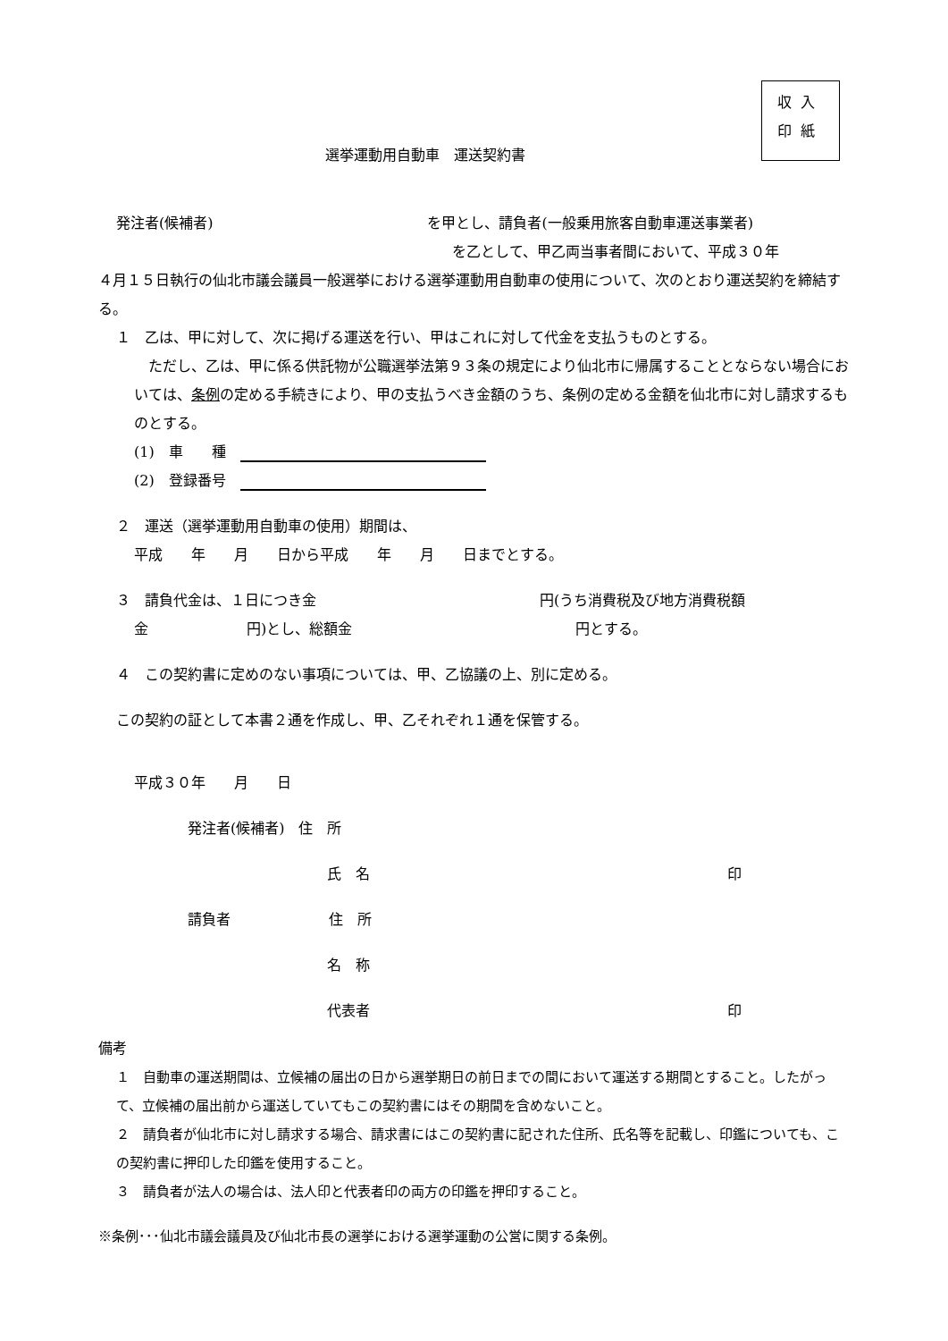収入
印紙
選挙運動用自動車　運送契約書
発注者(候補者) を甲とし、請負者(一般乗用旅客自動車運送事業者)
を乙として、甲乙両当事者間において、平成３０年
４月１５日執行の仙北市議会議員一般選挙における選挙運動用自動車の使用について、次のとおり運送契約を締結する。
１　乙は、甲に対して、次に掲げる運送を行い、甲はこれに対して代金を支払うものとする。
　ただし、乙は、甲に係る供託物が公職選挙法第９３条の規定により仙北市に帰属することとならない場合においては、条例の定める手続きにより、甲の支払うべき金額のうち、条例の定める金額を仙北市に対し請求するものとする。
(1)　車　　種　
(2)　登録番号　
２　運送（選挙運動用自動車の使用）期間は、
平成　　年　　月　　日から平成　　年　　月　　日までとする。
３　請負代金は、１日につき金 円(うち消費税及び地方消費税額
金 円)とし、総額金 円とする。
４　この契約書に定めのない事項については、甲、乙協議の上、別に定める。
この契約の証として本書２通を作成し、甲、乙それぞれ１通を保管する。
平成３０年　　月　　日
発注者(候補者)　住　所
氏　名 印
請負者 住　所
名　称
代表者 印
備考
１　自動車の運送期間は、立候補の届出の日から選挙期日の前日までの間において運送する期間とすること。したがって、立候補の届出前から運送していてもこの契約書にはその期間を含めないこと。
２　請負者が仙北市に対し請求する場合、請求書にはこの契約書に記された住所、氏名等を記載し、印鑑についても、この契約書に押印した印鑑を使用すること。
３　請負者が法人の場合は、法人印と代表者印の両方の印鑑を押印すること。
※条例･･･仙北市議会議員及び仙北市長の選挙における選挙運動の公営に関する条例。